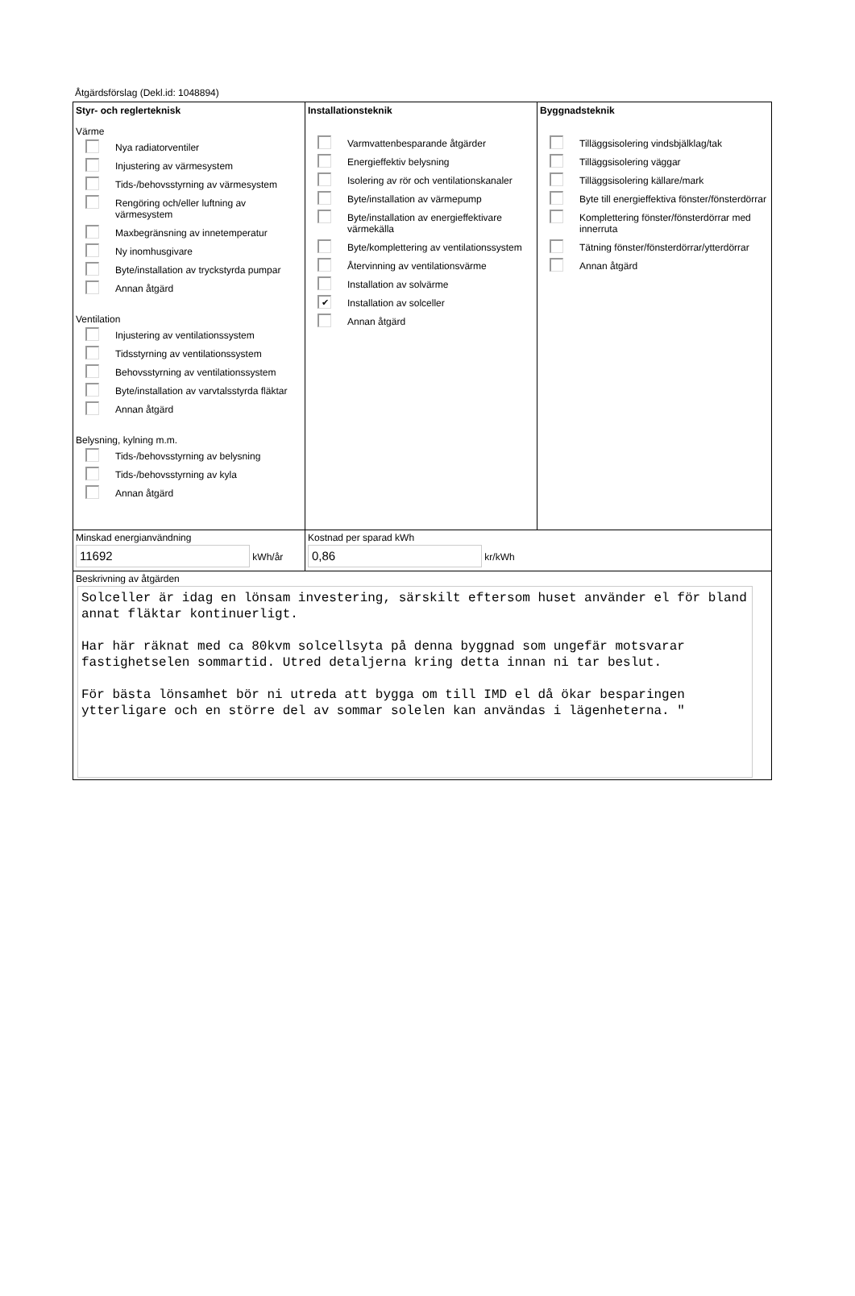Åtgärdsförslag (Dekl.id: 1048894)
Styr- och reglerteknisk
Värme
Nya radiatorventiler
Injustering av värmesystem
Tids-/behovsstyrning av värmesystem
Rengöring och/eller luftning av värmesystem
Maxbegränsning av innetemperatur
Ny inomhusgivare
Byte/installation av tryckstyrda pumpar
Annan åtgärd
Ventilation
Injustering av ventilationssystem
Tidsstyrning av ventilationssystem
Behovsstyrning av ventilationssystem
Byte/installation av varvtalsstyrda fläktar
Annan åtgärd
Belysning, kylning m.m.
Tids-/behovsstyrning av belysning
Tids-/behovsstyrning av kyla
Annan åtgärd
Installationsteknik
Varmvattenbesparande åtgärder
Energieffektiv belysning
Isolering av rör och ventilationskanaler
Byte/installation av värmepump
Byte/installation av energieffektivare värmekälla
Byte/komplettering av ventilationssystem
Återvinning av ventilationsvärme
Installation av solvärme
✔
Installation av solceller
Annan åtgärd
Byggnadsteknik
Tilläggsisolering vindsbjälklag/tak
Tilläggsisolering väggar
Tilläggsisolering källare/mark
Byte till energieffektiva fönster/fönsterdörrar
Komplettering fönster/fönsterdörrar med innerruta
Tätning fönster/fönsterdörrar/ytterdörrar
Annan åtgärd
Minskad energianvändning
11692 kWh/år
Kostnad per sparad kWh
0,86 kr/kWh
Beskrivning av åtgärden
Solceller är idag en lönsam investering, särskilt eftersom huset använder el för bland annat fläktar kontinuerligt. Har här räknat med ca 80kvm solcellsyta på denna byggnad som ungefär motsvarar fastighetselen sommartid. Utred detaljerna kring detta innan ni tar beslut. För bästa lönsamhet bör ni utreda att bygga om till IMD el då ökar besparingen ytterligare och en större del av sommar solelen kan användas i lägenheterna. "